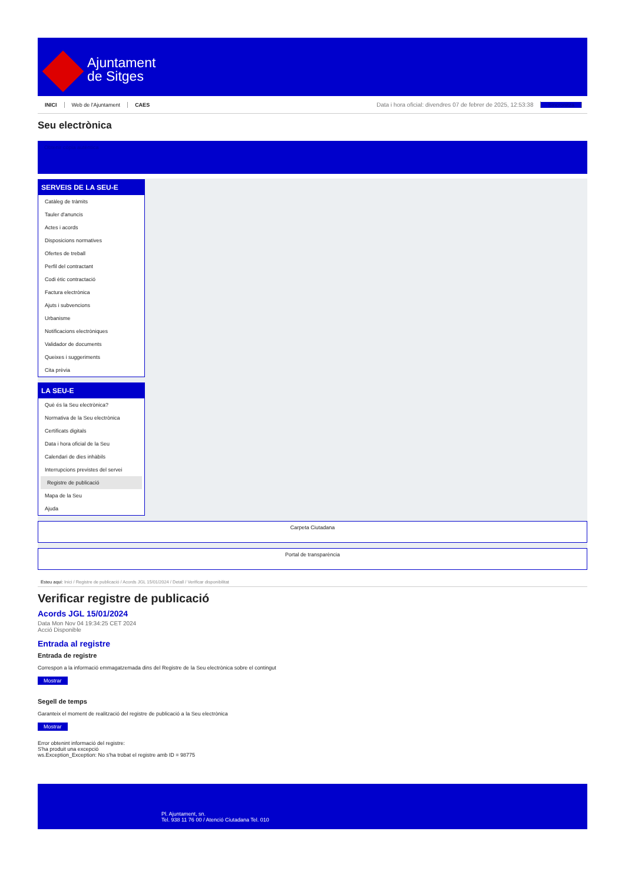Ajuntament
de Sitges
INICI Web de l'Ajuntament CAES Data i hora oficial: divendres 07 de febrer de 2025, 12:53:38 Sincronitza
Seu electrònica
Obtenir còpia autèntica
SERVEIS DE LA SEU-E
Catàleg de tràmits
Tauler d'anuncis
Actes i acords
Disposicions normatives
Ofertes de treball
Perfil del contractant
Codi ètic contractació
Factura electrònica
Ajuts i subvencions
Urbanisme
Notificacions electròniques
Validador de documents
Queixes i suggeriments
Cita prèvia
LA SEU-E
Què és la Seu electrònica?
Normativa de la Seu electrònica
Certificats digitals
Data i hora oficial de la Seu
Calendari de dies inhàbils
Interrupcions previstes del servei
Registre de publicació
Mapa de la Seu
Ajuda
Carpeta Ciutadana
Portal de transparència
Esteu aquí: Inici / Registre de publicació / Acords JGL 15/01/2024 / Detall / Verificar disponibilitat
Verificar registre de publicació
Acords JGL 15/01/2024
Data Mon Nov 04 19:34:25 CET 2024
Acció Disponible
Entrada al registre
Entrada de registre
Correspon a la informació emmagatzemada dins del Registre de la Seu electrònica sobre el contingut
Mostrar
Segell de temps
Garanteix el moment de realització del registre de publicació a la Seu electrònica
Mostrar
Error obtenint informació del registre:
S'ha produit una excepció
ws.Exception_Exception: No s'ha trobat el registre amb ID = 98775
Pl. Ajuntament, sn.
Tel. 938 11 76 00 / Atenció Ciutadana Tel. 010